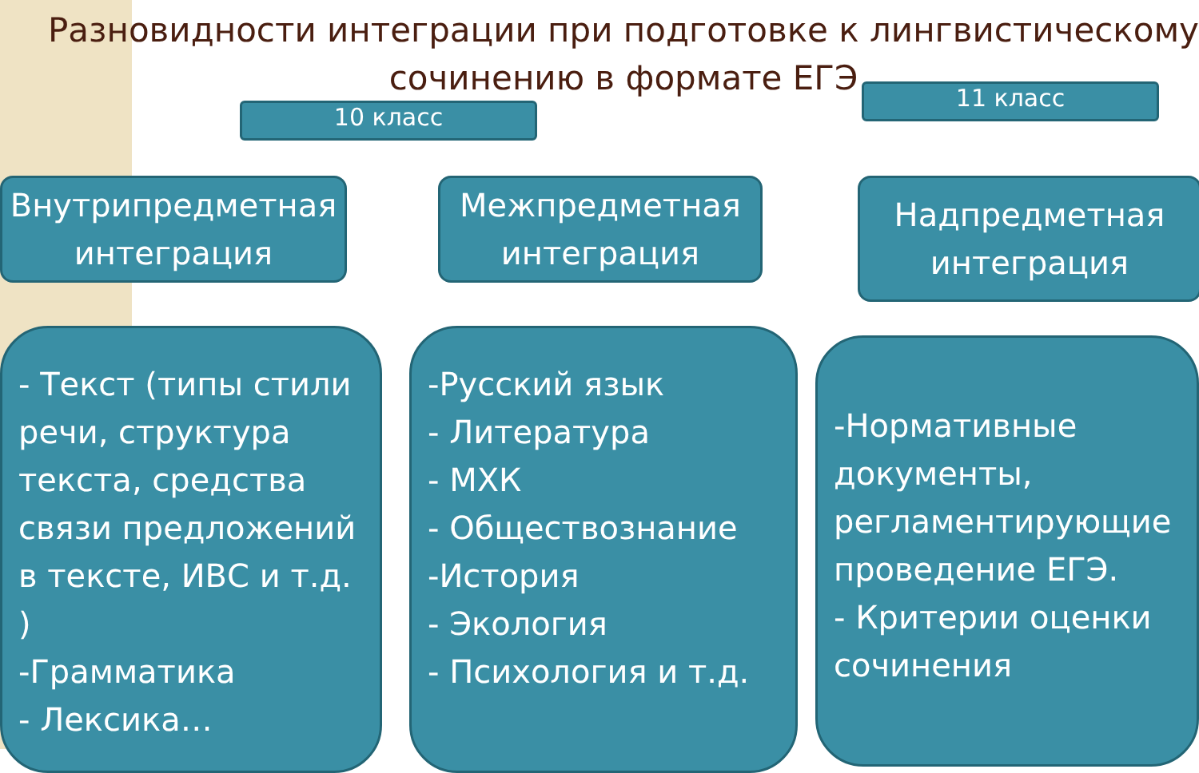Разновидности интеграции при подготовке к лингвистическому сочинению в формате ЕГЭ
10 класс
11 класс
Внутрипредметная интеграция
Межпредметная интеграция
Надпредметная интеграция
- Текст (типы стили речи, структура текста, средства связи предложений в тексте, ИВС и т.д. )
-Грамматика
- Лексика…
-Русский язык
- Литература
- МХК
- Обществознание
-История
- Экология
- Психология и т.д.
-Нормативные документы, регламентирующие проведение ЕГЭ.
- Критерии оценки сочинения